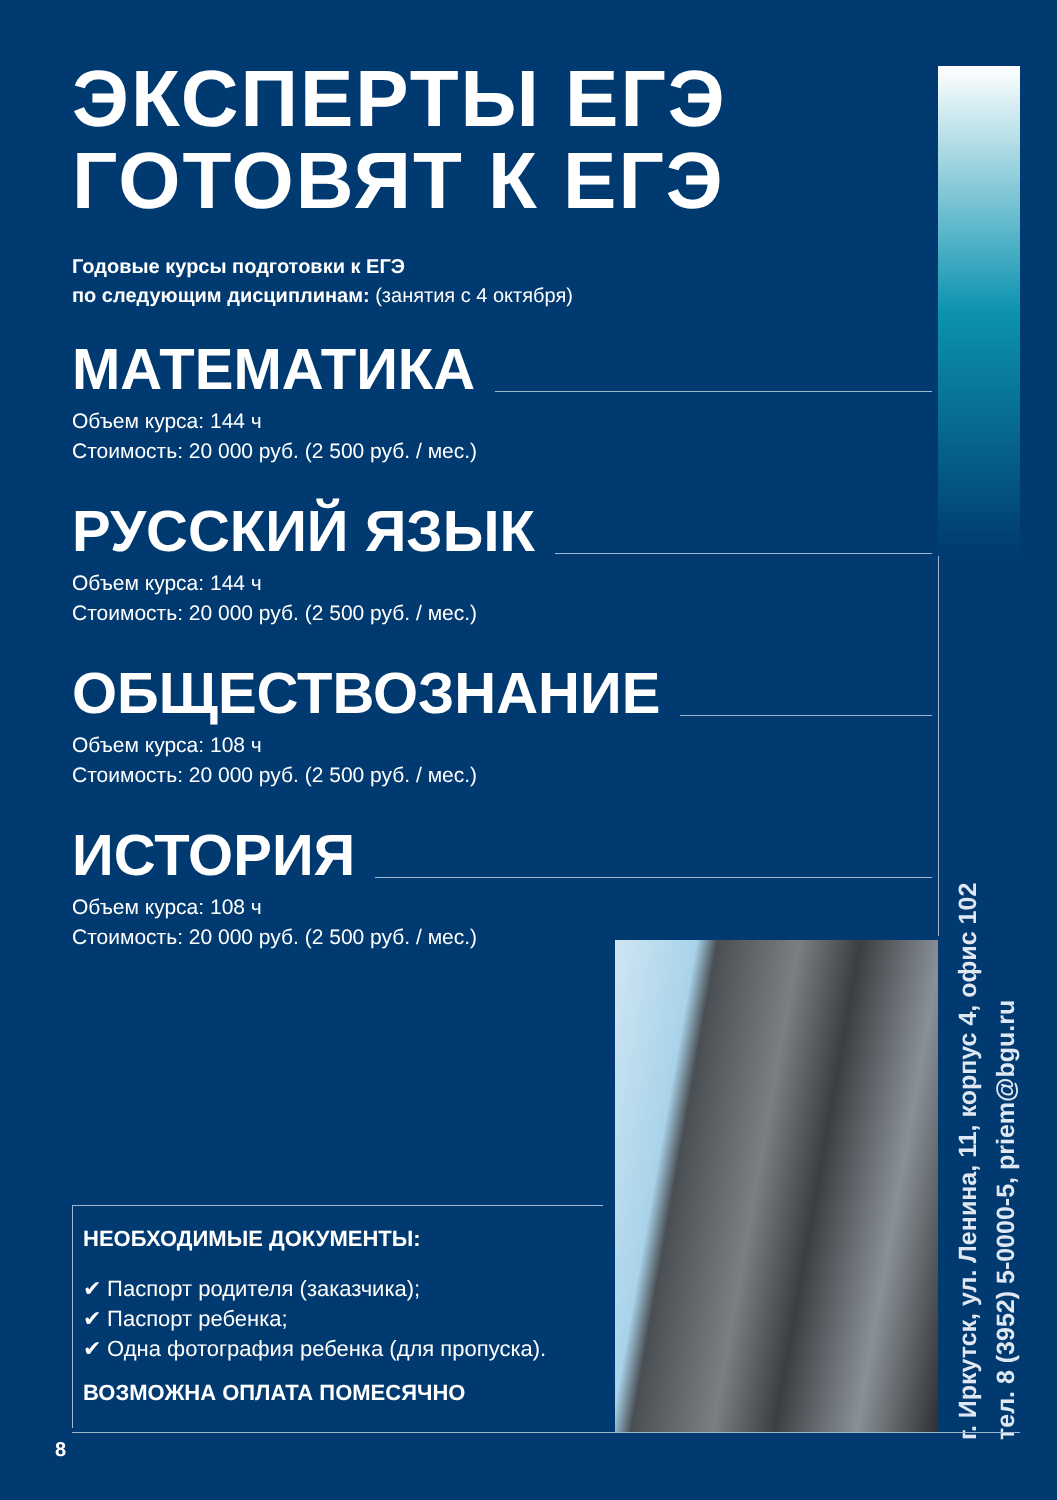ЭКСПЕРТЫ ЕГЭ
ГОТОВЯТ К ЕГЭ
Годовые курсы подготовки к ЕГЭ
по следующим дисциплинам: (занятия с 4 октября)
МАТЕМАТИКА
Объем курса: 144 ч
Стоимость: 20 000 руб. (2 500 руб. / мес.)
РУССКИЙ ЯЗЫК
Объем курса: 144 ч
Стоимость: 20 000 руб. (2 500 руб. / мес.)
ОБЩЕСТВОЗНАНИЕ
Объем курса: 108 ч
Стоимость: 20 000 руб. (2 500 руб. / мес.)
ИСТОРИЯ
Объем курса: 108 ч
Стоимость: 20 000 руб. (2 500 руб. / мес.)
НЕОБХОДИМЫЕ ДОКУМЕНТЫ:
✔ Паспорт родителя (заказчика);
✔ Паспорт ребенка;
✔ Одна фотография ребенка (для пропуска).
ВОЗМОЖНА ОПЛАТА ПОМЕСЯЧНО
г. Иркутск, ул. Ленина, 11, корпус 4, офис 102
тел. 8 (3952) 5-0000-5, priem@bgu.ru
8